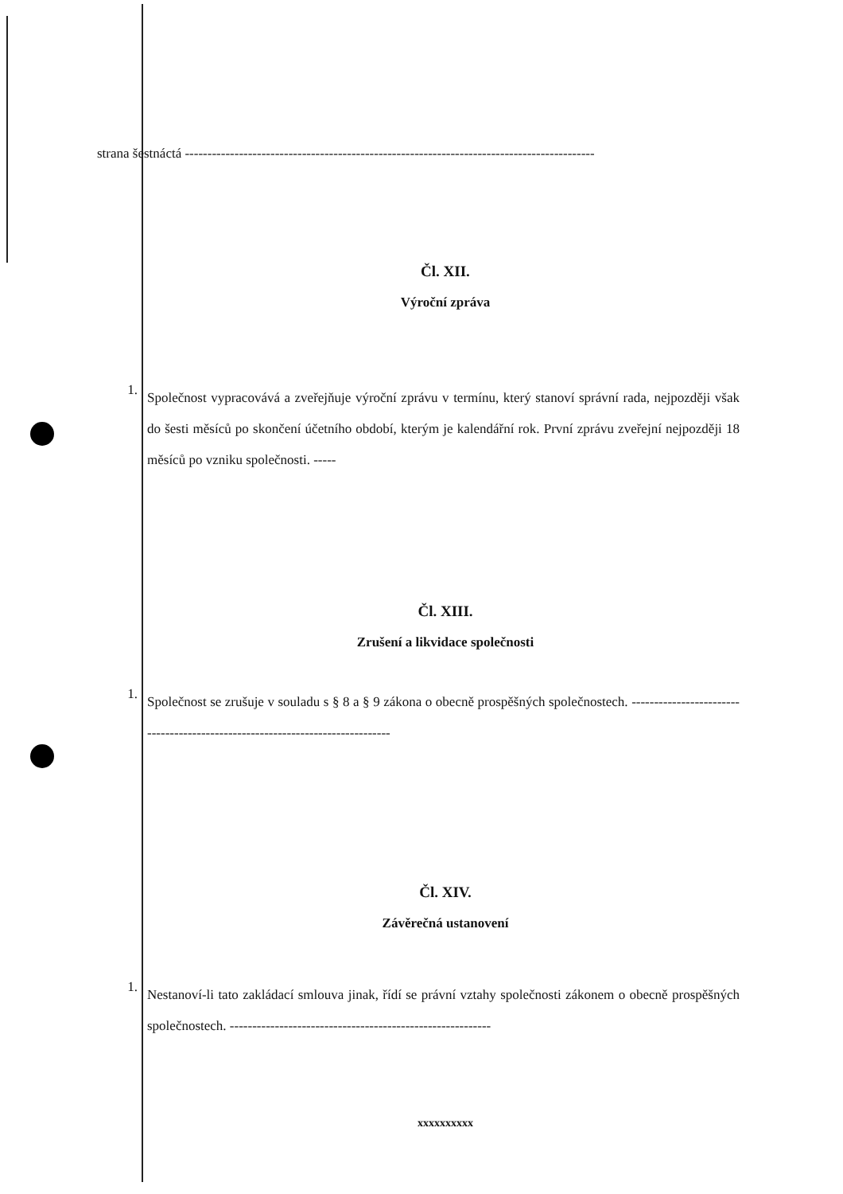strana šestnáctá -------------------------------------------------------------------------------------------
Čl. XII.
Výroční zpráva
1.
Společnost vypracovává a zveřejňuje výroční zprávu v termínu, který stanoví správní rada, nejpozději však do šesti měsíců po skončení účetního období, kterým je kalendářní rok. První zprávu zveřejní nejpozději 18 měsíců po vzniku společnosti. -----
Čl. XIII.
Zrušení a likvidace společnosti
1.
Společnost se zrušuje v souladu s § 8 a § 9 zákona o obecně prospěšných společnostech. ------------------------------------------------------------------------------
Čl. XIV.
Závěrečná ustanovení
1.
Nestanoví-li tato zakládací smlouva jinak, řídí se právní vztahy společnosti zákonem o obecně prospěšných společnostech. ----------------------------------------------------------
xxxxxxxxxx